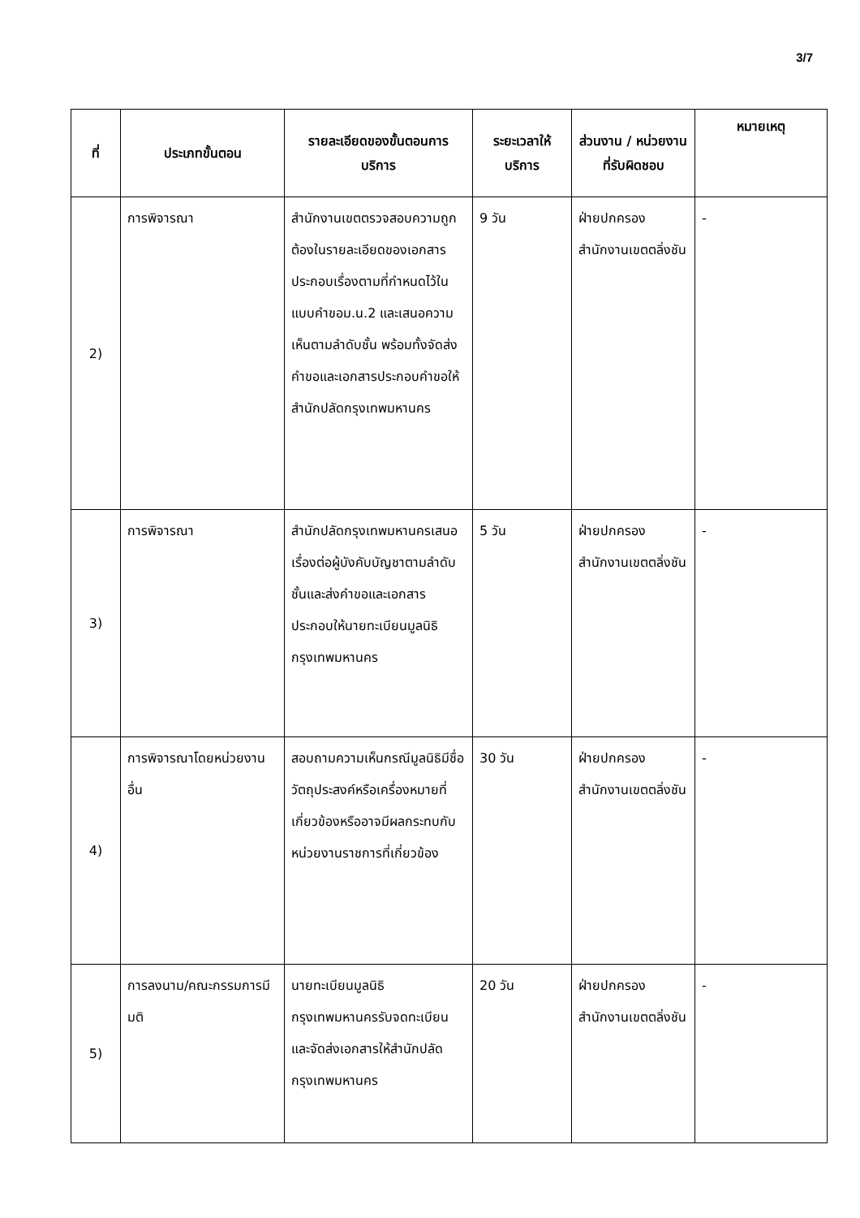3/7
| ที่ | ประเภทขั้นตอน | รายละเอียดของขั้นตอนการบริการ | ระยะเวลาให้บริการ | ส่วนงาน / หน่วยงานที่รับผิดชอบ | หมายเหตุ |
| --- | --- | --- | --- | --- | --- |
| 2) | การพิจารณา | สำนักงานเขตตรวจสอบความถูกต้องในรายละเอียดของเอกสารประกอบเรื่องตามที่กำหนดไว้ในแบบคำขอม.น.2 และเสนอความเห็นตามลำดับชั้น พร้อมทั้งจัดส่งคำขอและเอกสารประกอบคำขอให้สำนักปลัดกรุงเทพมหานคร | 9 วัน | ฝ่ายปกครอง สำนักงานเขตตลิ่งชัน | - |
| 3) | การพิจารณา | สำนักปลัดกรุงเทพมหานครเสนอเรื่องต่อผู้บังคับบัญชาตามลำดับชั้นและส่งคำขอและเอกสารประกอบให้นายทะเบียนมูลนิธิ กรุงเทพมหานคร | 5 วัน | ฝ่ายปกครอง สำนักงานเขตตลิ่งชัน | - |
| 4) | การพิจารณาโดยหน่วยงานอื่น | สอบถามความเห็นกรณีมูลนิธิมีชื่อวัตถุประสงค์หรือเครื่องหมายที่เกี่ยวข้องหรืออาจมีผลกระทบกับหน่วยงานราชการที่เกี่ยวข้อง | 30 วัน | ฝ่ายปกครอง สำนักงานเขตตลิ่งชัน | - |
| 5) | การลงนาม/คณะกรรมการมีมติ | นายทะเบียนมูลนิธิกรุงเทพมหานครรับจดทะเบียนและจัดส่งเอกสารให้สำนักปลัดกรุงเทพมหานคร | 20 วัน | ฝ่ายปกครอง สำนักงานเขตตลิ่งชัน | - |